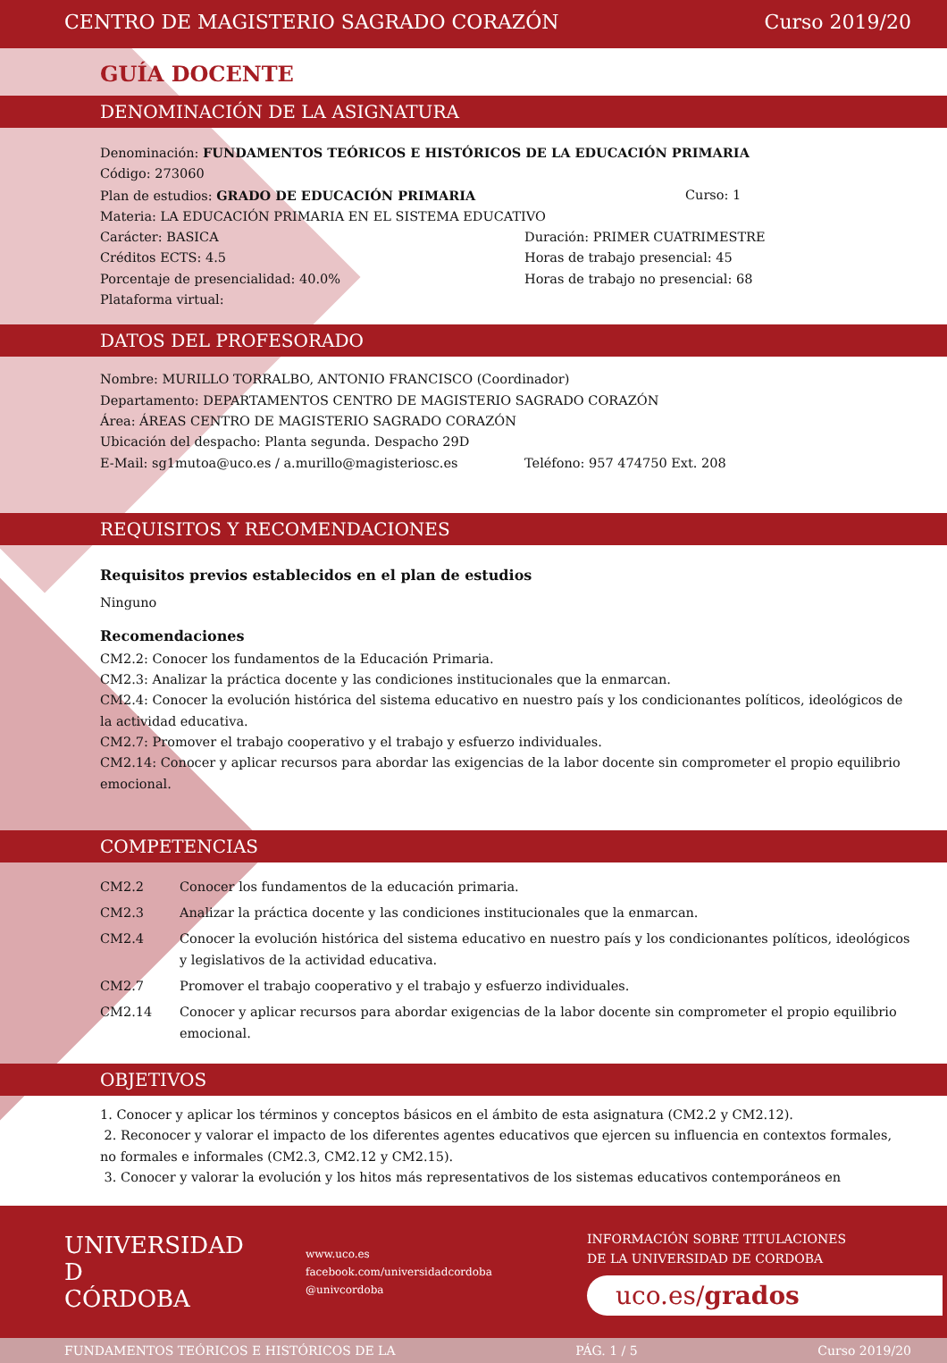CENTRO DE MAGISTERIO SAGRADO CORAZÓN Curso 2019/20
GUÍA DOCENTE
DENOMINACIÓN DE LA ASIGNATURA
Denominación: FUNDAMENTOS TEÓRICOS E HISTÓRICOS DE LA EDUCACIÓN PRIMARIA
Código: 273060
Plan de estudios: GRADO DE EDUCACIÓN PRIMARIA Curso: 1
Materia: LA EDUCACIÓN PRIMARIA EN EL SISTEMA EDUCATIVO
Carácter: BASICA Duración: PRIMER CUATRIMESTRE
Créditos ECTS: 4.5 Horas de trabajo presencial: 45
Porcentaje de presencialidad: 40.0% Horas de trabajo no presencial: 68
Plataforma virtual:
DATOS DEL PROFESORADO
Nombre: MURILLO TORRALBO, ANTONIO FRANCISCO (Coordinador)
Departamento: DEPARTAMENTOS CENTRO DE MAGISTERIO SAGRADO CORAZÓN
Área: ÁREAS CENTRO DE MAGISTERIO SAGRADO CORAZÓN
Ubicación del despacho: Planta segunda. Despacho 29D
E-Mail: sg1mutoa@uco.es / a.murillo@magisteriosc.es Teléfono: 957 474750 Ext. 208
REQUISITOS Y RECOMENDACIONES
Requisitos previos establecidos en el plan de estudios
Ninguno
Recomendaciones
CM2.2: Conocer los fundamentos de la Educación Primaria.
CM2.3: Analizar la práctica docente y las condiciones institucionales que la enmarcan.
CM2.4: Conocer la evolución histórica del sistema educativo en nuestro país y los condicionantes políticos, ideológicos de la actividad educativa.
CM2.7: Promover el trabajo cooperativo y el trabajo y esfuerzo individuales.
CM2.14: Conocer y aplicar recursos para abordar las exigencias de la labor docente sin comprometer el propio equilibrio emocional.
COMPETENCIAS
CM2.2 Conocer los fundamentos de la educación primaria.
CM2.3 Analizar la práctica docente y las condiciones institucionales que la enmarcan.
CM2.4 Conocer la evolución histórica del sistema educativo en nuestro país y los condicionantes políticos, ideológicos y legislativos de la actividad educativa.
CM2.7 Promover el trabajo cooperativo y el trabajo y esfuerzo individuales.
CM2.14 Conocer y aplicar recursos para abordar exigencias de la labor docente sin comprometer el propio equilibrio emocional.
OBJETIVOS
1. Conocer y aplicar los términos y conceptos básicos en el ámbito de esta asignatura (CM2.2 y CM2.12).
2. Reconocer y valorar el impacto de los diferentes agentes educativos que ejercen su influencia en contextos formales, no formales e informales (CM2.3, CM2.12 y CM2.15).
3. Conocer y valorar la evolución y los hitos más representativos de los sistemas educativos contemporáneos en
UNIVERSIDAD
D
CÓRDOBA
www.uco.es
facebook.com/universidadcordoba
@univcordoba
INFORMACIÓN SOBRE TITULACIONES
DE LA UNIVERSIDAD DE CORDOBA
uco.es/grados
FUNDAMENTOS TEÓRICOS E HISTÓRICOS DE LA PÁG. 1 / 5 Curso 2019/20